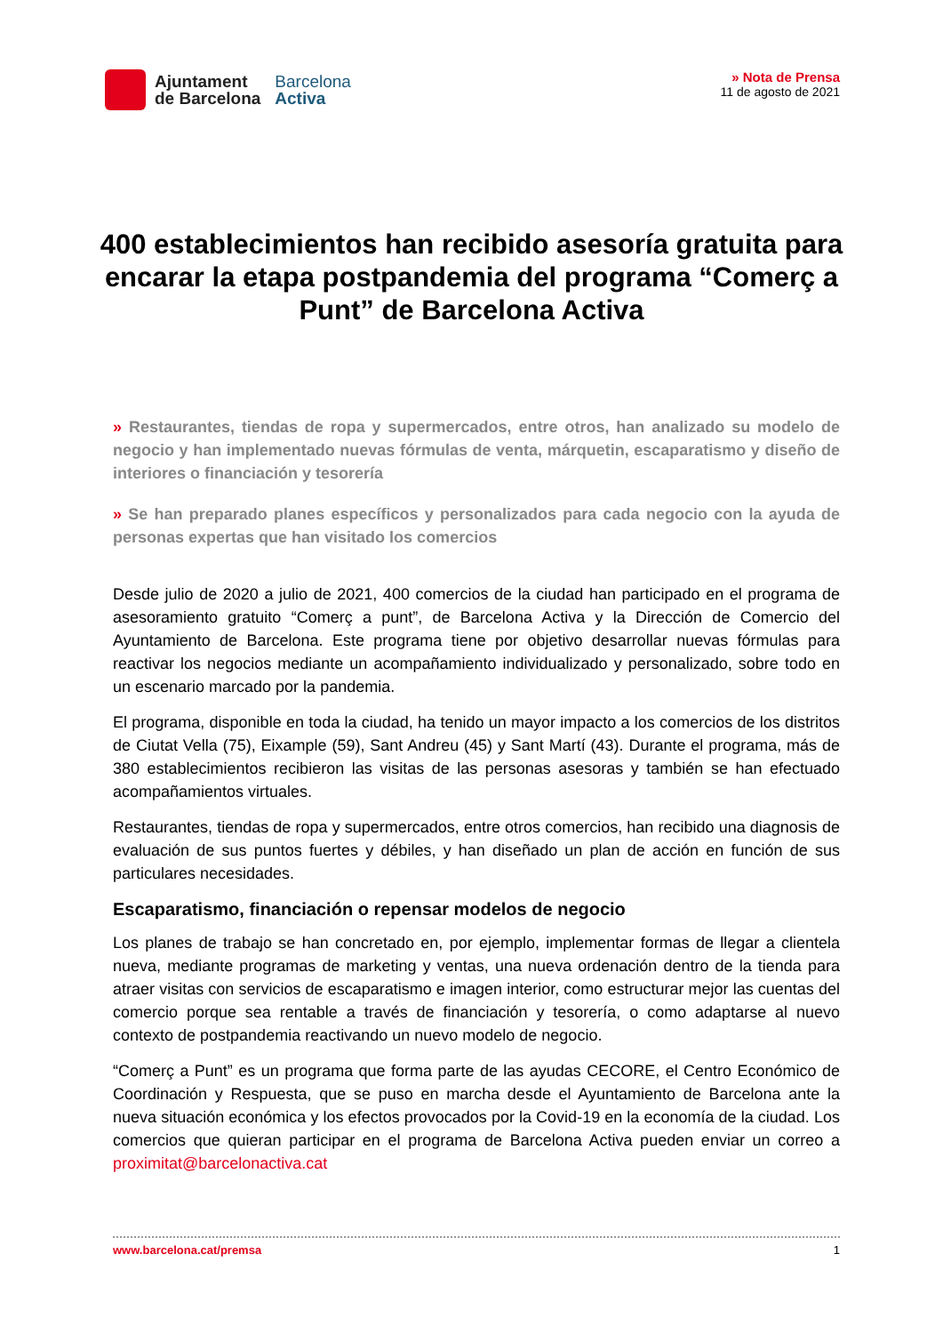Ajuntament
de Barcelona
Barcelona
Activa
» Nota de Prensa
11 de agosto de 2021
400 establecimientos han recibido asesoría gratuita para encarar la etapa postpandemia del programa “Comerç a Punt” de Barcelona Activa
» Restaurantes, tiendas de ropa y supermercados, entre otros, han analizado su modelo de negocio y han implementado nuevas fórmulas de venta, márquetin, escaparatismo y diseño de interiores o financiación y tesorería
» Se han preparado planes específicos y personalizados para cada negocio con la ayuda de personas expertas que han visitado los comercios
Desde julio de 2020 a julio de 2021, 400 comercios de la ciudad han participado en el programa de asesoramiento gratuito “Comerç a punt”, de Barcelona Activa y la Dirección de Comercio del Ayuntamiento de Barcelona. Este programa tiene por objetivo desarrollar nuevas fórmulas para reactivar los negocios mediante un acompañamiento individualizado y personalizado, sobre todo en un escenario marcado por la pandemia.
El programa, disponible en toda la ciudad, ha tenido un mayor impacto a los comercios de los distritos de Ciutat Vella (75), Eixample (59), Sant Andreu (45) y Sant Martí (43). Durante el programa, más de 380 establecimientos recibieron las visitas de las personas asesoras y también se han efectuado acompañamientos virtuales.
Restaurantes, tiendas de ropa y supermercados, entre otros comercios, han recibido una diagnosis de evaluación de sus puntos fuertes y débiles, y han diseñado un plan de acción en función de sus particulares necesidades.
Escaparatismo, financiación o repensar modelos de negocio
Los planes de trabajo se han concretado en, por ejemplo, implementar formas de llegar a clientela nueva, mediante programas de marketing y ventas, una nueva ordenación dentro de la tienda para atraer visitas con servicios de escaparatismo e imagen interior, como estructurar mejor las cuentas del comercio porque sea rentable a través de financiación y tesorería, o como adaptarse al nuevo contexto de postpandemia reactivando un nuevo modelo de negocio.
“Comerç a Punt” es un programa que forma parte de las ayudas CECORE, el Centro Económico de Coordinación y Respuesta, que se puso en marcha desde el Ayuntamiento de Barcelona ante la nueva situación económica y los efectos provocados por la Covid-19 en la economía de la ciudad. Los comercios que quieran participar en el programa de Barcelona Activa pueden enviar un correo a proximitat@barcelonactiva.cat
www.barcelona.cat/premsa 1